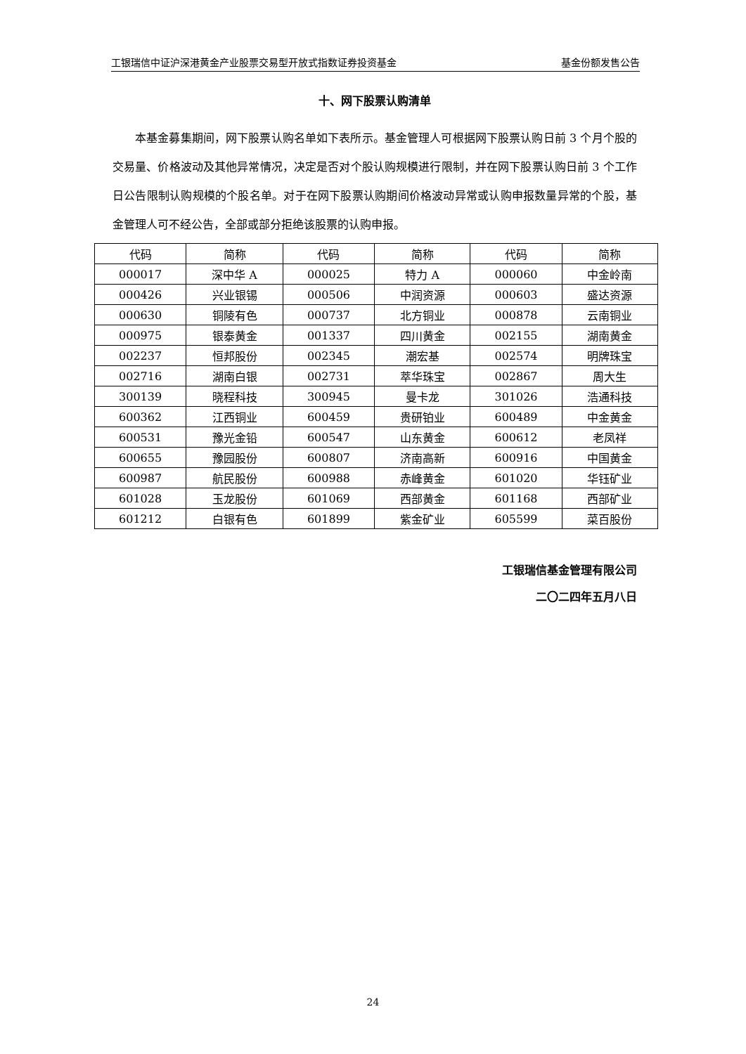工银瑞信中证沪深港黄金产业股票交易型开放式指数证券投资基金 基金份额发售公告
十、网下股票认购清单
本基金募集期间，网下股票认购名单如下表所示。基金管理人可根据网下股票认购日前 3 个月个股的交易量、价格波动及其他异常情况，决定是否对个股认购规模进行限制，并在网下股票认购日前 3 个工作日公告限制认购规模的个股名单。对于在网下股票认购期间价格波动异常或认购申报数量异常的个股，基金管理人可不经公告，全部或部分拒绝该股票的认购申报。
| 代码 | 简称 | 代码 | 简称 | 代码 | 简称 |
| --- | --- | --- | --- | --- | --- |
| 000017 | 深中华 A | 000025 | 特力 A | 000060 | 中金岭南 |
| 000426 | 兴业银锡 | 000506 | 中润资源 | 000603 | 盛达资源 |
| 000630 | 铜陵有色 | 000737 | 北方铜业 | 000878 | 云南铜业 |
| 000975 | 银泰黄金 | 001337 | 四川黄金 | 002155 | 湖南黄金 |
| 002237 | 恒邦股份 | 002345 | 潮宏基 | 002574 | 明牌珠宝 |
| 002716 | 湖南白银 | 002731 | 萃华珠宝 | 002867 | 周大生 |
| 300139 | 晓程科技 | 300945 | 曼卡龙 | 301026 | 浩通科技 |
| 600362 | 江西铜业 | 600459 | 贵研铂业 | 600489 | 中金黄金 |
| 600531 | 豫光金铅 | 600547 | 山东黄金 | 600612 | 老凤祥 |
| 600655 | 豫园股份 | 600807 | 济南高新 | 600916 | 中国黄金 |
| 600987 | 航民股份 | 600988 | 赤峰黄金 | 601020 | 华钰矿业 |
| 601028 | 玉龙股份 | 601069 | 西部黄金 | 601168 | 西部矿业 |
| 601212 | 白银有色 | 601899 | 紫金矿业 | 605599 | 菜百股份 |
工银瑞信基金管理有限公司
二〇二四年五月八日
24